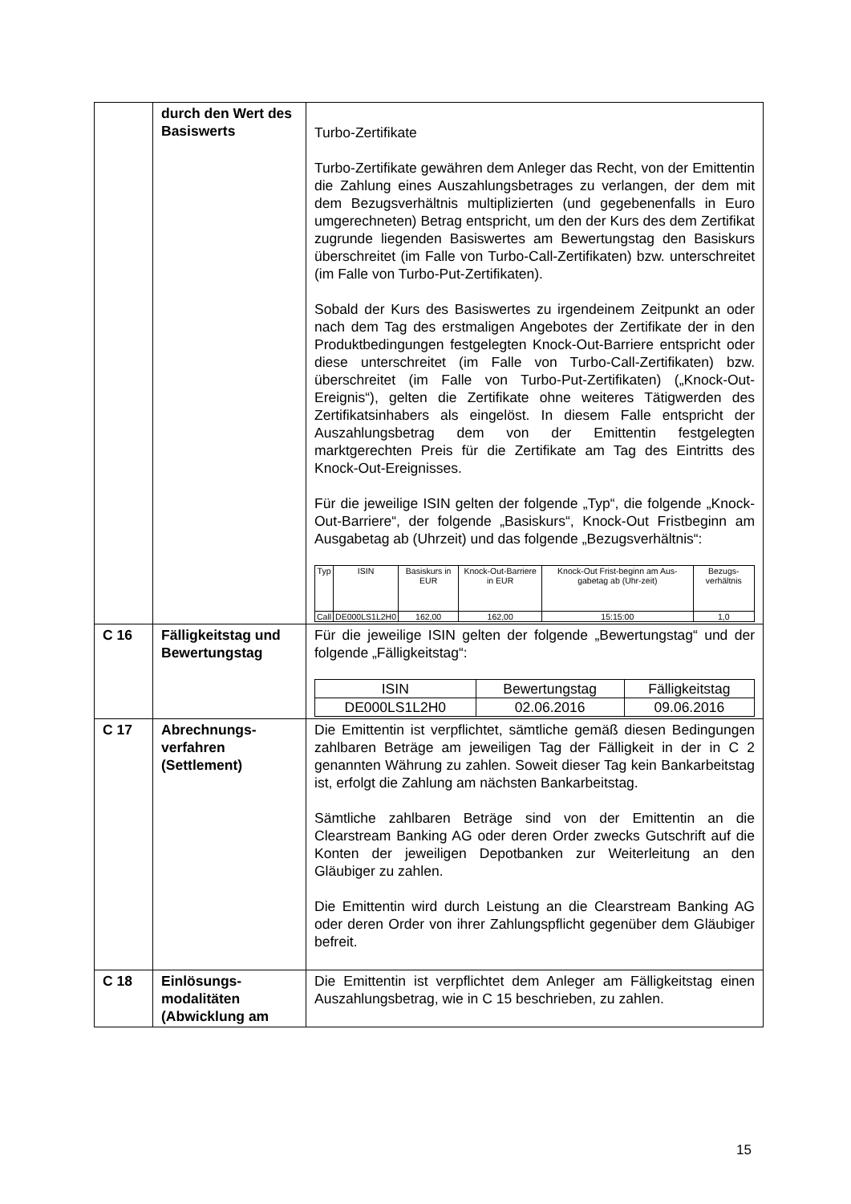| | durch den Wert des Basiswerts | Turbo-Zertifikate Turbo-Zertifikate gewähren dem Anleger das Recht, von der Emittentin die Zahlung eines Auszahlungsbetrages zu verlangen, der dem mit dem Bezugsverhältnis multiplizierten (und gegebenenfalls in Euro umgerechneten) Betrag entspricht, um den der Kurs des dem Zertifikat zugrunde liegenden Basiswertes am Bewertungstag den Basiskurs überschreitet (im Falle von Turbo-Call-Zertifikaten) bzw. unterschreitet (im Falle von Turbo-Put-Zertifikaten). Sobald der Kurs des Basiswertes zu irgendeinem Zeitpunkt an oder nach dem Tag des erstmaligen Angebotes der Zertifikate der in den Produktbedingungen festgelegten Knock-Out-Barriere entspricht oder diese unterschreitet (im Falle von Turbo-Call-Zertifikaten) bzw. überschreitet (im Falle von Turbo-Put-Zertifikaten) („Knock-Out-Ereignis“), gelten die Zertifikate ohne weiteres Tätigwerden des Zertifikatsinhabers als eingelöst. In diesem Falle entspricht der Auszahlungsbetrag dem von der Emittentin festgelegten marktgerechten Preis für die Zertifikate am Tag des Eintritts des Knock-Out-Ereignisses. Für die jeweilige ISIN gelten der folgende „Typ“, die folgende „Knock-Out-Barriere“, der folgende „Basiskurs“, Knock-Out Fristbeginn am Ausgabetag ab (Uhrzeit) und das folgende „Bezugsverhältnis“: / Typ / ISIN / Basiskurs in EUR / Knock-Out-Barriere in EUR / Knock-Out Frist-beginn am Aus-gabetag ab (Uhr-zeit) / Bezugs-verhältnis / / Call / DE000LS1L2H0 / 162,00 / 162,00 / 15:15:00 / 1,0 / |
| C 16 | Fälligkeitstag und Bewertungstag | Für die jeweilige ISIN gelten der folgende „Bewertungstag“ und der folgende „Fälligkeitstag“: / ISIN / Bewertungstag / Fälligkeitstag / / DE000LS1L2H0 / 02.06.2016 / 09.06.2016 / |
| C 17 | Abrechnungs-verfahren (Settlement) | Die Emittentin ist verpflichtet, sämtliche gemäß diesen Bedingungen zahlbaren Beträge am jeweiligen Tag der Fälligkeit in der in C 2 genannten Währung zu zahlen. Soweit dieser Tag kein Bankarbeitstag ist, erfolgt die Zahlung am nächsten Bankarbeitstag. Sämtliche zahlbaren Beträge sind von der Emittentin an die Clearstream Banking AG oder deren Order zwecks Gutschrift auf die Konten der jeweiligen Depotbanken zur Weiterleitung an den Gläubiger zu zahlen. Die Emittentin wird durch Leistung an die Clearstream Banking AG oder deren Order von ihrer Zahlungspflicht gegenüber dem Gläubiger befreit. |
| C 18 | Einlösungs-modalitäten (Abwicklung am | Die Emittentin ist verpflichtet dem Anleger am Fälligkeitstag einen Auszahlungsbetrag, wie in C 15 beschrieben, zu zahlen. |
15